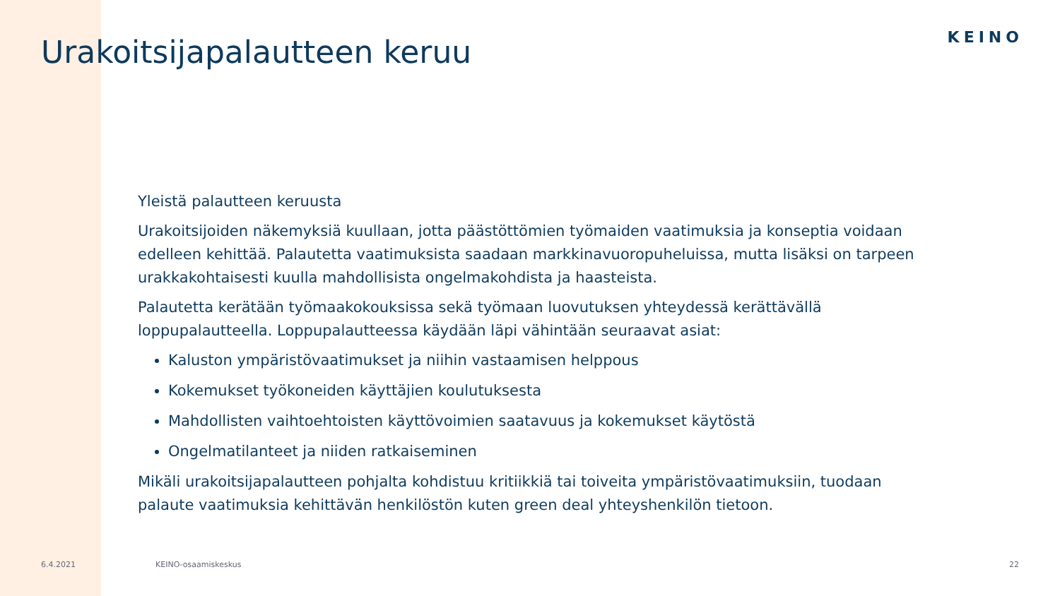Urakoitsijapalautteen keruu
KEINO
Yleistä palautteen keruusta
Urakoitsijoiden näkemyksiä kuullaan, jotta päästöttömien työmaiden vaatimuksia ja konseptia voidaan edelleen kehittää. Palautetta vaatimuksista saadaan markkinavuoropuheluissa, mutta lisäksi on tarpeen urakkakohtaisesti kuulla mahdollisista ongelmakohdista ja haasteista.
Palautetta kerätään työmaakokouksissa sekä työmaan luovutuksen yhteydessä kerättävällä loppupalautteella. Loppupalautteessa käydään läpi vähintään seuraavat asiat:
Kaluston ympäristövaatimukset ja niihin vastaamisen helppous
Kokemukset työkoneiden käyttäjien koulutuksesta
Mahdollisten vaihtoehtoisten käyttövoimien saatavuus ja kokemukset käytöstä
Ongelmatilanteet ja niiden ratkaiseminen
Mikäli urakoitsijapalautteen pohjalta kohdistuu kritiikkiä tai toiveita ympäristövaatimuksiin, tuodaan palaute vaatimuksia kehittävän henkilöstön kuten green deal yhteyshenkilön tietoon.
6.4.2021 KEINO-osaamiskeskus 22